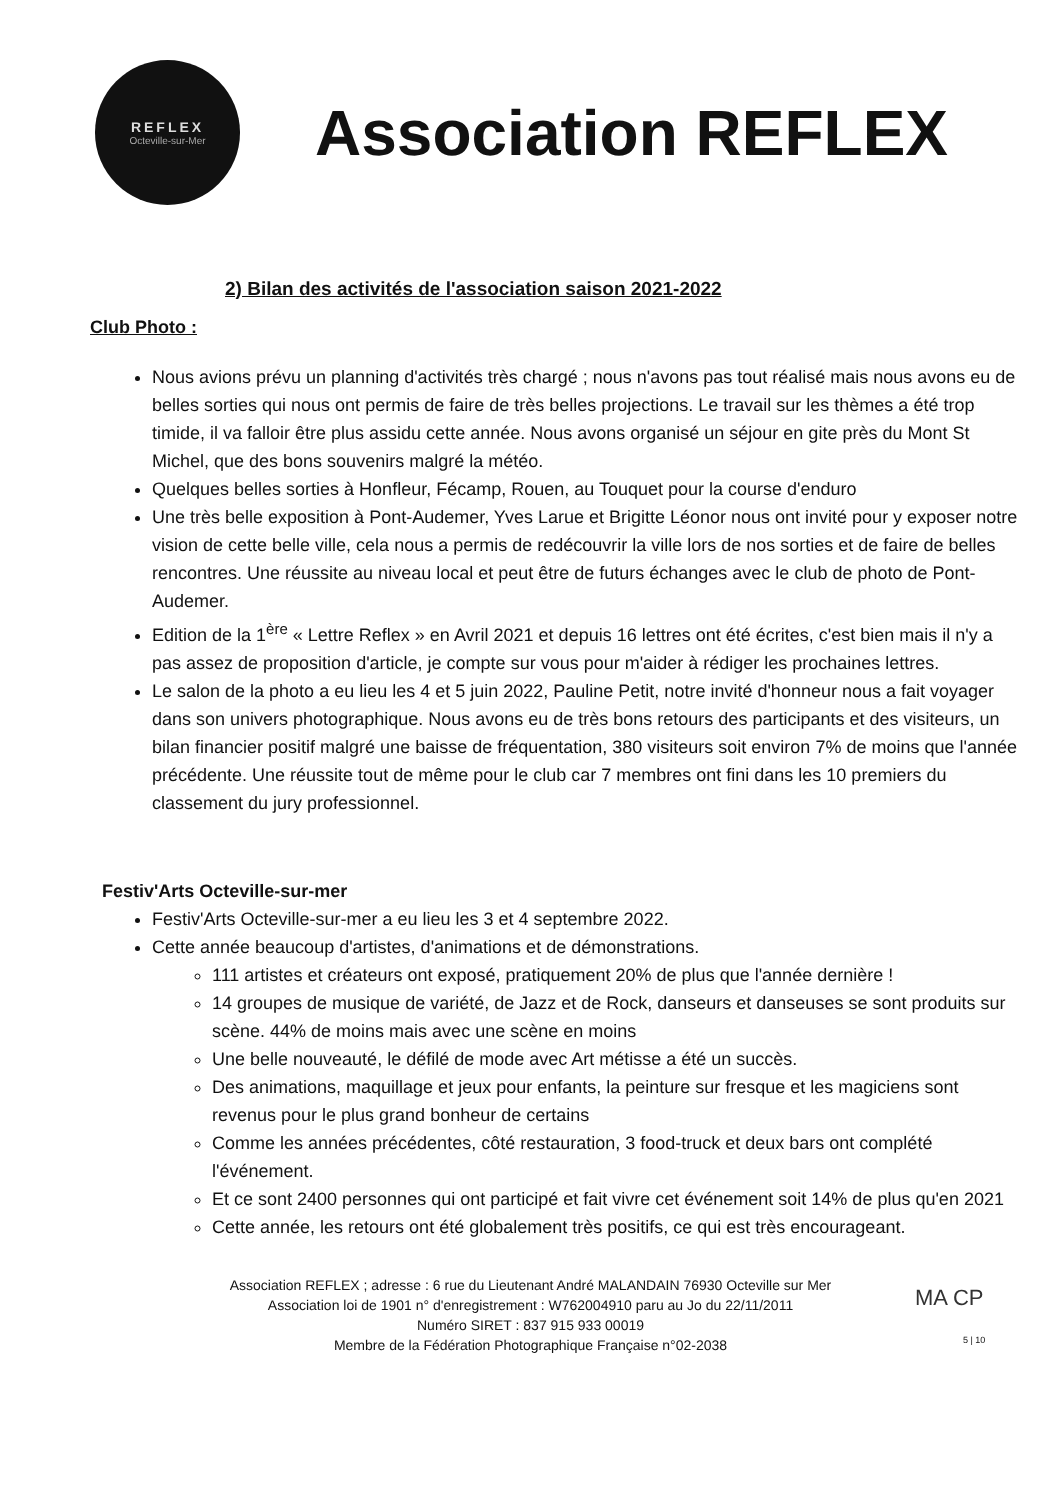REFLEX
Octeville-sur-Mer
Association REFLEX
2) Bilan des activités de l'association saison 2021-2022
Club Photo :
Nous avions prévu un planning d'activités très chargé ; nous n'avons pas tout réalisé mais nous avons eu de belles sorties qui nous ont permis de faire de très belles projections. Le travail sur les thèmes a été trop timide, il va falloir être plus assidu cette année. Nous avons organisé un séjour en gite près du Mont St Michel, que des bons souvenirs malgré la météo.
Quelques belles sorties à Honfleur, Fécamp, Rouen, au Touquet pour la course d'enduro
Une très belle exposition à Pont-Audemer, Yves Larue et Brigitte Léonor nous ont invité pour y exposer notre vision de cette belle ville, cela nous a permis de redécouvrir la ville lors de nos sorties et de faire de belles rencontres. Une réussite au niveau local et peut être de futurs échanges avec le club de photo de Pont-Audemer.
Edition de la 1<sup>ère</sup> « Lettre Reflex » en Avril 2021 et depuis 16 lettres ont été écrites, c'est bien mais il n'y a pas assez de proposition d'article, je compte sur vous pour m'aider à rédiger les prochaines lettres.
Le salon de la photo a eu lieu les 4 et 5 juin 2022, Pauline Petit, notre invité d'honneur nous a fait voyager dans son univers photographique. Nous avons eu de très bons retours des participants et des visiteurs, un bilan financier positif malgré une baisse de fréquentation, 380 visiteurs soit environ 7% de moins que l'année précédente. Une réussite tout de même pour le club car 7 membres ont fini dans les 10 premiers du classement du jury professionnel.
Festiv'Arts Octeville-sur-mer
Festiv'Arts Octeville-sur-mer a eu lieu les 3 et 4 septembre 2022.
Cette année beaucoup d'artistes, d'animations et de démonstrations.
111 artistes et créateurs ont exposé, pratiquement 20% de plus que l'année dernière !
14 groupes de musique de variété, de Jazz et de Rock, danseurs et danseuses se sont produits sur scène. 44% de moins mais avec une scène en moins
Une belle nouveauté, le défilé de mode avec Art métisse a été un succès.
Des animations, maquillage et jeux pour enfants, la peinture sur fresque et les magiciens sont revenus pour le plus grand bonheur de certains
Comme les années précédentes, côté restauration, 3 food-truck et deux bars ont complété l'événement.
Et ce sont 2400 personnes qui ont participé et fait vivre cet événement soit 14% de plus qu'en 2021
Cette année, les retours ont été globalement très positifs, ce qui est très encourageant.
Association REFLEX ; adresse : 6 rue du Lieutenant André MALANDAIN 76930 Octeville sur Mer
Association loi de 1901 n° d'enregistrement : W762004910 paru au Jo du 22/11/2011
Numéro SIRET : 837 915 933 00019
Membre de la Fédération Photographique Française n°02-2038
MA CP
5 | 10